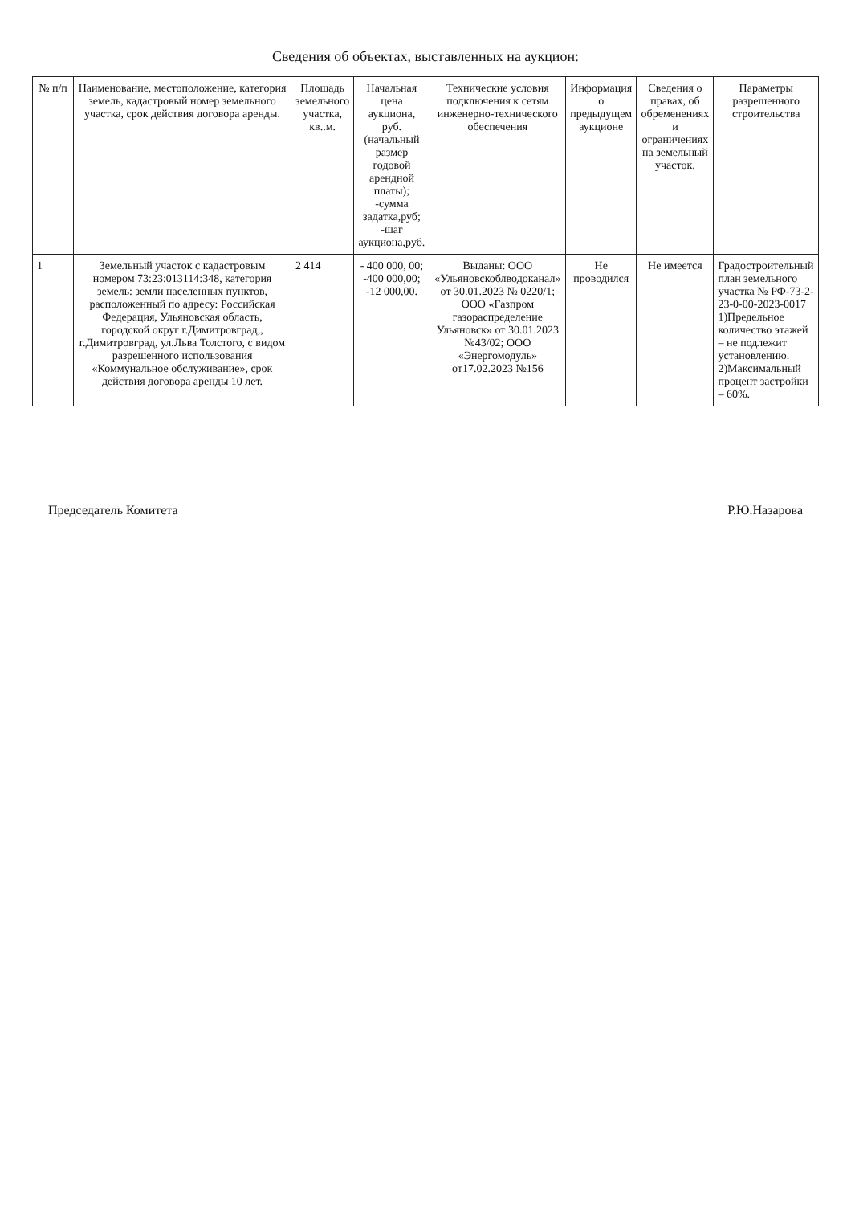Сведения об объектах, выставленных на аукцион:
| № п/п | Наименование, местоположение, категория земель, кадастровый номер земельного участка, срок действия договора аренды. | Площадь земельного участка, кв..м. | Начальная цена аукциона, руб. (начальный размер годовой арендной платы); -сумма задатка,руб; -шаг аукциона,руб. | Технические условия подключения к сетям инженерно-технического обеспечения | Информация о предыдущем аукционе | Сведения о правах, об обременениях и ограничениях на земельный участок. | Параметры разрешенного строительства |
| --- | --- | --- | --- | --- | --- | --- | --- |
| 1 | Земельный участок с кадастровым номером 73:23:013114:348, категория земель: земли населенных пунктов, расположенный по адресу: Российская Федерация, Ульяновская область, городской округ г.Димитровград,, г.Димитровград, ул.Льва Толстого, с видом разрешенного использования «Коммунальное обслуживание», срок действия договора аренды 10 лет. | 2 414 | - 400 000, 00; -400 000,00; -12 000,00. | Выданы: ООО «Ульяновскоблводоканал» от 30.01.2023 № 0220/1; ООО «Газпром газораспределение Ульяновск» от 30.01.2023 №43/02; ООО «Энергомодуль» от17.02.2023 №156 | Не проводился | Не имеется | Градостроительный план земельного участка № РФ-73-2-23-0-00-2023-0017 1)Предельное количество этажей – не подлежит установлению. 2)Максимальный процент застройки – 60%. |
Председатель Комитета Р.Ю.Назарова